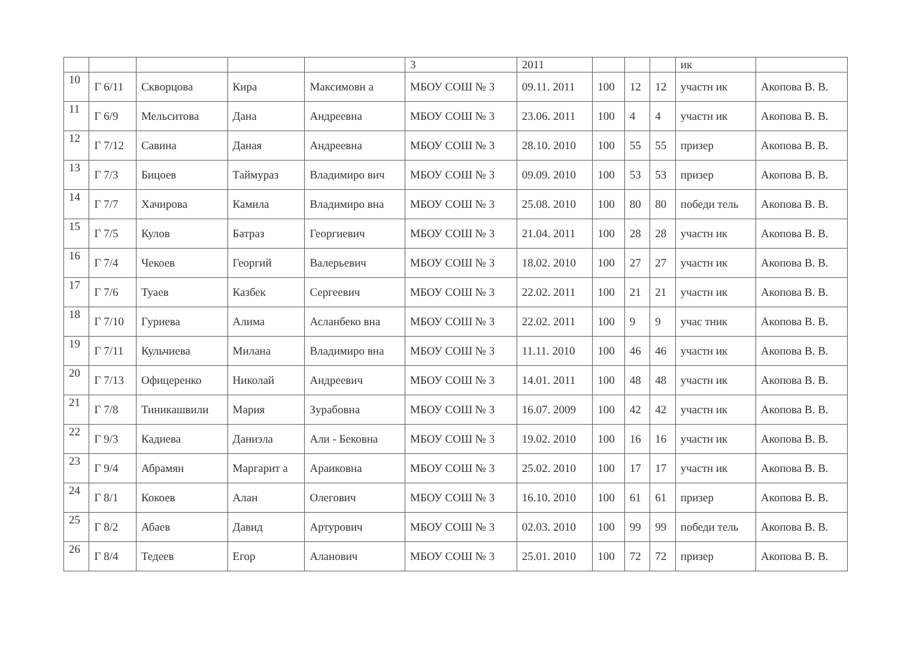| | | | | | 3 | 2011 | | | | ик | |
| 10 | Г 6/11 | Скворцова | Кира | Максимовн а | МБОУ СОШ № 3 | 09.11. 2011 | 100 | 12 | 12 | участн ик | Акопова В. В. |
| 11 | Г 6/9 | Мельситова | Дана | Андреевна | МБОУ СОШ № 3 | 23.06. 2011 | 100 | 4 | 4 | участн ик | Акопова В. В. |
| 12 | Г 7/12 | Савина | Даная | Андреевна | МБОУ СОШ № 3 | 28.10. 2010 | 100 | 55 | 55 | призер | Акопова В. В. |
| 13 | Г 7/3 | Бицоев | Таймураз | Владимиро вич | МБОУ СОШ № 3 | 09.09. 2010 | 100 | 53 | 53 | призер | Акопова В. В. |
| 14 | Г 7/7 | Хачирова | Камила | Владимиро вна | МБОУ СОШ № 3 | 25.08. 2010 | 100 | 80 | 80 | победи тель | Акопова В. В. |
| 15 | Г 7/5 | Кулов | Батраз | Георгиевич | МБОУ СОШ № 3 | 21.04. 2011 | 100 | 28 | 28 | участн ик | Акопова В. В. |
| 16 | Г 7/4 | Чекоев | Георгий | Валерьевич | МБОУ СОШ № 3 | 18.02. 2010 | 100 | 27 | 27 | участн ик | Акопова В. В. |
| 17 | Г 7/6 | Туаев | Казбек | Сергеевич | МБОУ СОШ № 3 | 22.02. 2011 | 100 | 21 | 21 | участн ик | Акопова В. В. |
| 18 | Г 7/10 | Гуриева | Алима | Асланбеко вна | МБОУ СОШ № 3 | 22.02. 2011 | 100 | 9 | 9 | учас тник | Акопова В. В. |
| 19 | Г 7/11 | Кульчиева | Милана | Владимиро вна | МБОУ СОШ № 3 | 11.11. 2010 | 100 | 46 | 46 | участн ик | Акопова В. В. |
| 20 | Г 7/13 | Офицеренко | Николай | Андреевич | МБОУ СОШ № 3 | 14.01. 2011 | 100 | 48 | 48 | участн ик | Акопова В. В. |
| 21 | Г 7/8 | Тиникашвили | Мария | Зурабовна | МБОУ СОШ № 3 | 16.07. 2009 | 100 | 42 | 42 | участн ик | Акопова В. В. |
| 22 | Г 9/3 | Кадиева | Даниэла | Али - Бековна | МБОУ СОШ № 3 | 19.02. 2010 | 100 | 16 | 16 | участн ик | Акопова В. В. |
| 23 | Г 9/4 | Абрамян | Маргарит а | Араиковна | МБОУ СОШ № 3 | 25.02. 2010 | 100 | 17 | 17 | участн ик | Акопова В. В. |
| 24 | Г 8/1 | Кокоев | Алан | Олегович | МБОУ СОШ № 3 | 16.10. 2010 | 100 | 61 | 61 | призер | Акопова В. В. |
| 25 | Г 8/2 | Абаев | Давид | Артурович | МБОУ СОШ № 3 | 02.03. 2010 | 100 | 99 | 99 | победи тель | Акопова В. В. |
| 26 | Г 8/4 | Тедеев | Егор | Аланович | МБОУ СОШ № 3 | 25.01. 2010 | 100 | 72 | 72 | призер | Акопова В. В. |